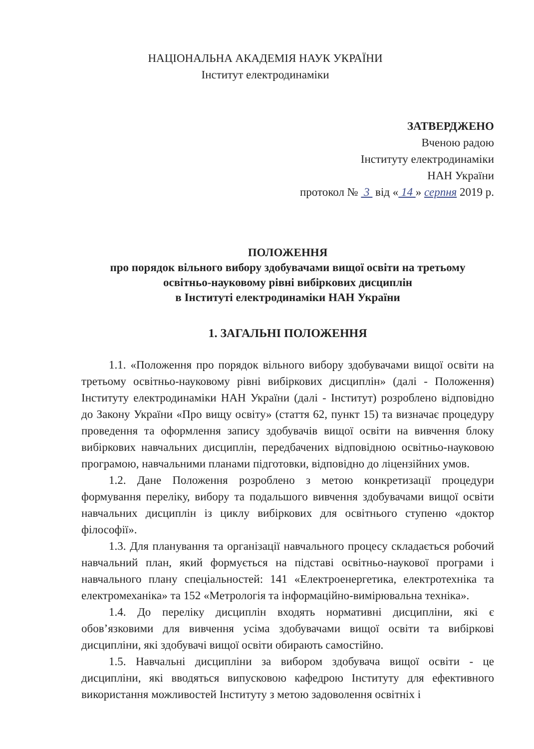НАЦІОНАЛЬНА АКАДЕМІЯ НАУК УКРАЇНИ
Інститут електродинаміки
ЗАТВЕРДЖЕНО
Вченою радою
Інституту електродинаміки
НАН України
протокол № 3 від « 14 » серпня 2019 р.
ПОЛОЖЕННЯ
про порядок вільного вибору здобувачами вищої освіти на третьому
освітньо-науковому рівні вибіркових дисциплін
в Інституті електродинаміки НАН України
1. ЗАГАЛЬНІ ПОЛОЖЕННЯ
1.1. «Положення про порядок вільного вибору здобувачами вищої освіти на третьому освітньо-науковому рівні вибіркових дисциплін» (далі - Положення) Інституту електродинаміки НАН України (далі - Інститут) розроблено відповідно до Закону України «Про вищу освіту» (стаття 62, пункт 15) та визначає процедуру проведення та оформлення запису здобувачів вищої освіти на вивчення блоку вибіркових навчальних дисциплін, передбачених відповідною освітньо-науковою програмою, навчальними планами підготовки, відповідно до ліцензійних умов.
1.2. Дане Положення розроблено з метою конкретизації процедури формування переліку, вибору та подальшого вивчення здобувачами вищої освіти навчальних дисциплін із циклу вибіркових для освітнього ступеню «доктор філософії».
1.3. Для планування та організації навчального процесу складається робочий навчальний план, який формується на підставі освітньо-наукової програми і навчального плану спеціальностей: 141 «Електроенергетика, електротехніка та електромеханіка» та 152 «Метрологія та інформаційно-вимірювальна техніка».
1.4. До переліку дисциплін входять нормативні дисципліни, які є обов’язковими для вивчення усіма здобувачами вищої освіти та вибіркові дисципліни, які здобувачі вищої освіти обирають самостійно.
1.5. Навчальні дисципліни за вибором здобувача вищої освіти - це дисципліни, які вводяться випусковою кафедрою Інституту для ефективного використання можливостей Інституту з метою задоволення освітніх і